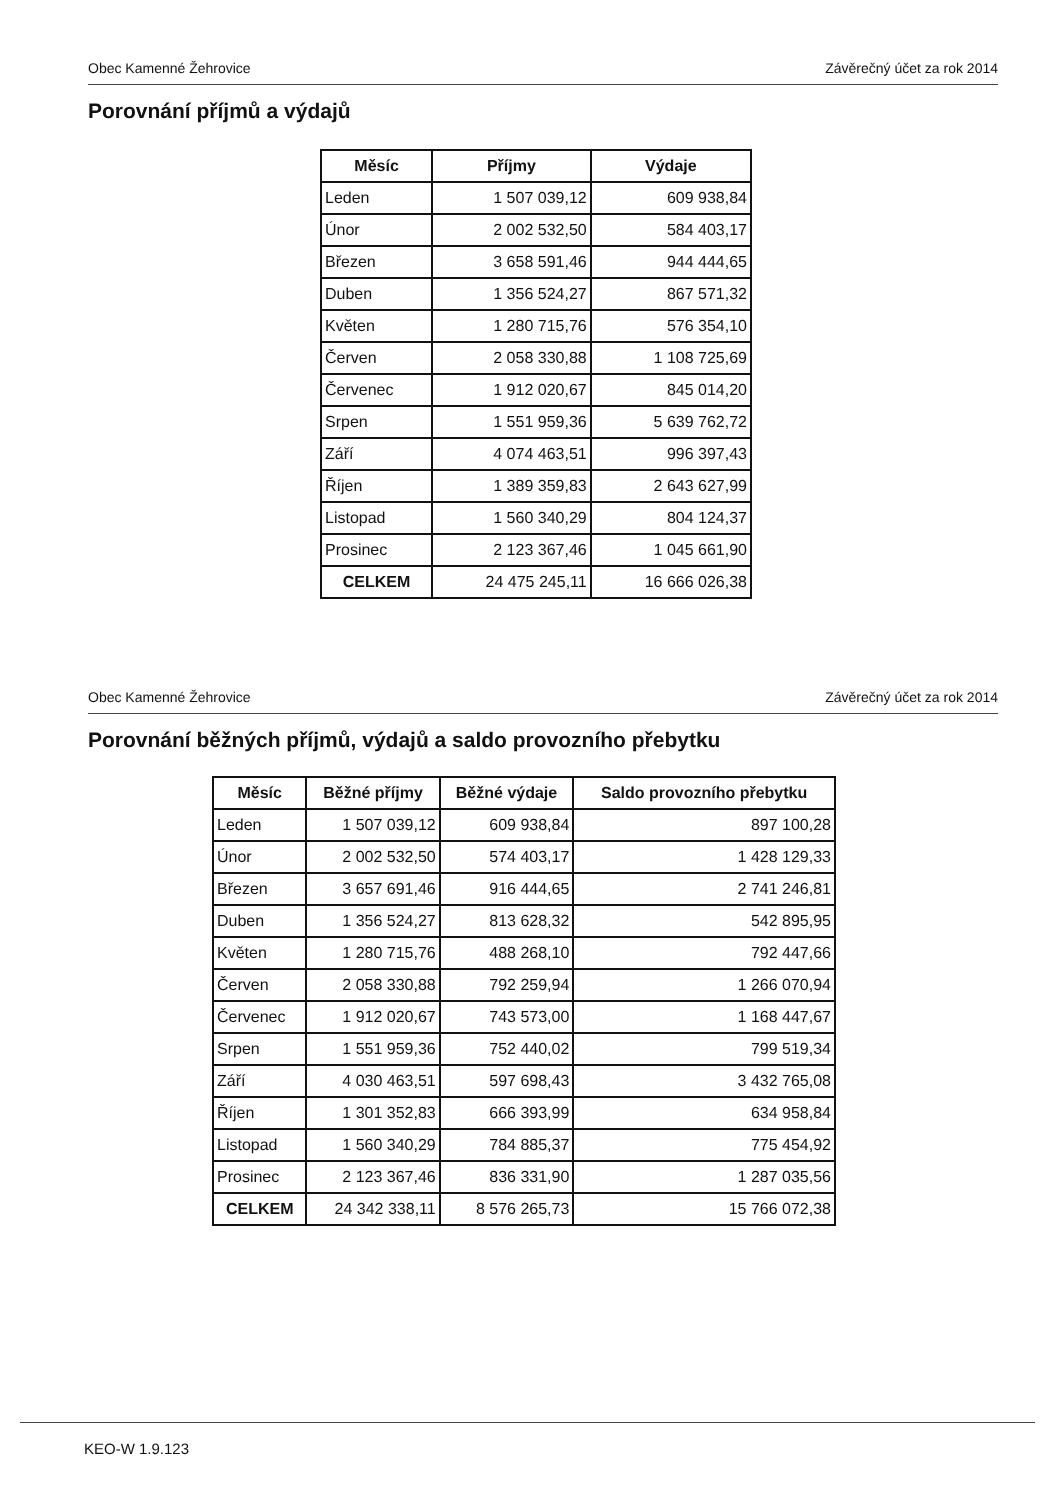Obec Kamenné Žehrovice Závěrečný účet za rok 2014
Porovnání příjmů a výdajů
| Měsíc | Příjmy | Výdaje |
| --- | --- | --- |
| Leden | 1 507 039,12 | 609 938,84 |
| Únor | 2 002 532,50 | 584 403,17 |
| Březen | 3 658 591,46 | 944 444,65 |
| Duben | 1 356 524,27 | 867 571,32 |
| Květen | 1 280 715,76 | 576 354,10 |
| Červen | 2 058 330,88 | 1 108 725,69 |
| Červenec | 1 912 020,67 | 845 014,20 |
| Srpen | 1 551 959,36 | 5 639 762,72 |
| Září | 4 074 463,51 | 996 397,43 |
| Říjen | 1 389 359,83 | 2 643 627,99 |
| Listopad | 1 560 340,29 | 804 124,37 |
| Prosinec | 2 123 367,46 | 1 045 661,90 |
| CELKEM | 24 475 245,11 | 16 666 026,38 |
Obec Kamenné Žehrovice Závěrečný účet za rok 2014
Porovnání běžných příjmů, výdajů a saldo provozního přebytku
| Měsíc | Běžné příjmy | Běžné výdaje | Saldo provozního přebytku |
| --- | --- | --- | --- |
| Leden | 1 507 039,12 | 609 938,84 | 897 100,28 |
| Únor | 2 002 532,50 | 574 403,17 | 1 428 129,33 |
| Březen | 3 657 691,46 | 916 444,65 | 2 741 246,81 |
| Duben | 1 356 524,27 | 813 628,32 | 542 895,95 |
| Květen | 1 280 715,76 | 488 268,10 | 792 447,66 |
| Červen | 2 058 330,88 | 792 259,94 | 1 266 070,94 |
| Červenec | 1 912 020,67 | 743 573,00 | 1 168 447,67 |
| Srpen | 1 551 959,36 | 752 440,02 | 799 519,34 |
| Září | 4 030 463,51 | 597 698,43 | 3 432 765,08 |
| Říjen | 1 301 352,83 | 666 393,99 | 634 958,84 |
| Listopad | 1 560 340,29 | 784 885,37 | 775 454,92 |
| Prosinec | 2 123 367,46 | 836 331,90 | 1 287 035,56 |
| CELKEM | 24 342 338,11 | 8 576 265,73 | 15 766 072,38 |
KEO-W 1.9.123